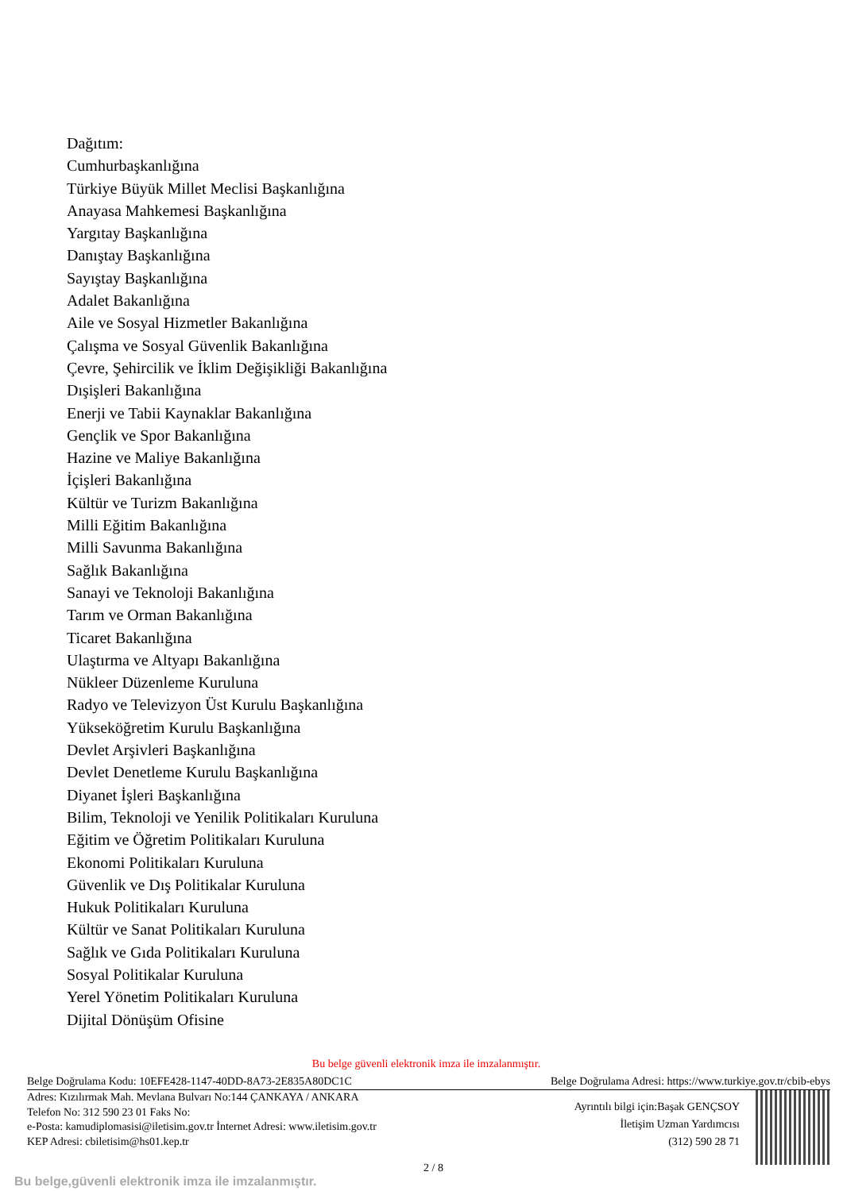Dağıtım:
Cumhurbaşkanlığına
Türkiye Büyük Millet Meclisi Başkanlığına
Anayasa Mahkemesi Başkanlığına
Yargıtay Başkanlığına
Danıştay Başkanlığına
Sayıştay Başkanlığına
Adalet Bakanlığına
Aile ve Sosyal Hizmetler Bakanlığına
Çalışma ve Sosyal Güvenlik Bakanlığına
Çevre, Şehircilik ve İklim Değişikliği Bakanlığına
Dışişleri Bakanlığına
Enerji ve Tabii Kaynaklar Bakanlığına
Gençlik ve Spor Bakanlığına
Hazine ve Maliye Bakanlığına
İçişleri Bakanlığına
Kültür ve Turizm Bakanlığına
Milli Eğitim Bakanlığına
Milli Savunma Bakanlığına
Sağlık Bakanlığına
Sanayi ve Teknoloji Bakanlığına
Tarım ve Orman Bakanlığına
Ticaret Bakanlığına
Ulaştırma ve Altyapı Bakanlığına
Nükleer Düzenleme Kuruluna
Radyo ve Televizyon Üst Kurulu Başkanlığına
Yükseköğretim Kurulu Başkanlığına
Devlet Arşivleri Başkanlığına
Devlet Denetleme Kurulu Başkanlığına
Diyanet İşleri Başkanlığına
Bilim, Teknoloji ve Yenilik Politikaları Kuruluna
Eğitim ve Öğretim Politikaları Kuruluna
Ekonomi Politikaları Kuruluna
Güvenlik ve Dış Politikalar Kuruluna
Hukuk Politikaları Kuruluna
Kültür ve Sanat Politikaları Kuruluna
Sağlık ve Gıda Politikaları Kuruluna
Sosyal Politikalar Kuruluna
Yerel Yönetim Politikaları Kuruluna
Dijital Dönüşüm Ofisine
Bu belge güvenli elektronik imza ile imzalanmıştır.
Belge Doğrulama Kodu: 10EFE428-1147-40DD-8A73-2E835A80DC1C Belge Doğrulama Adresi: https://www.turkiye.gov.tr/cbib-ebys
Adres: Kızılırmak Mah. Mevlana Bulvarı No:144 ÇANKAYA / ANKARA
Telefon No: 312 590 23 01 Faks No:
e-Posta: kamudiplomasisi@iletisim.gov.tr İnternet Adresi: www.iletisim.gov.tr
KEP Adresi: cbiletisim@hs01.kep.tr
Ayrıntılı bilgi için:Başak GENÇSOY
İletişim Uzman Yardımcısı
(312) 590 28 71
2 / 8
Bu belge,güvenli elektronik imza ile imzalanmıştır.